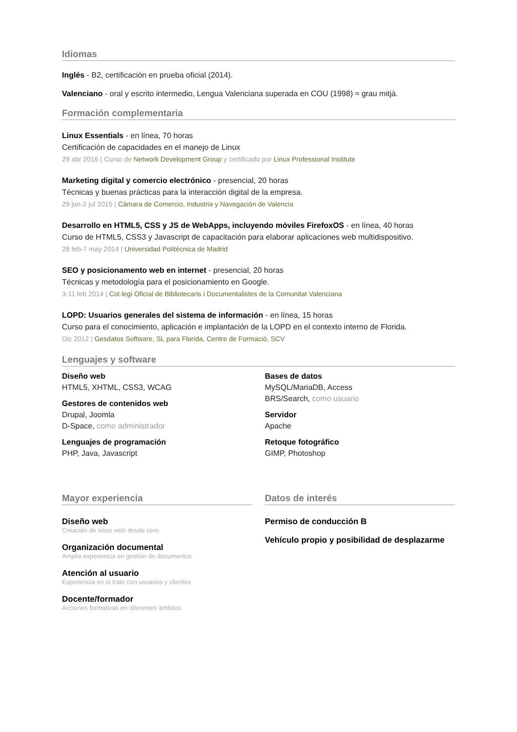Idiomas
Inglés - B2, certificación en prueba oficial (2014).
Valenciano - oral y escrito intermedio, Lengua Valenciana superada en COU (1998) ≈ grau mitjà.
Formación complementaria
Linux Essentials - en línea, 70 horas
Certificación de capacidades en el manejo de Linux
29 abr 2016 | Curso de Network Development Group y certificado por Linux Professional Institute
Marketing digital y comercio electrónico - presencial, 20 horas
Técnicas y buenas prácticas para la interacción digital de la empresa.
29 jun-2 jul 2015 | Cámara de Comercio, Industria y Navegación de Valencia
Desarrollo en HTML5, CSS y JS de WebApps, incluyendo móviles FirefoxOS - en línea, 40 horas
Curso de HTML5, CSS3 y Javascript de capacitación para elaborar aplicaciones web multidispositivo.
28 feb-7 may 2014 | Universidad Politécnica de Madrid
SEO y posicionamento web en internet - presencial, 20 horas
Técnicas y metodología para el posicionamiento en Google.
3-11 feb 2014 | Col·legi Oficial de Bibliotecaris i Documentalistes de la Comunitat Valenciana
LOPD: Usuarios generales del sistema de información - en línea, 15 horas
Curso para el conocimiento, aplicación e implantación de la LOPD en el contexto interno de Florida.
Dic 2012 | Gesdatos Software, SL para Florida, Centre de Formació, SCV
Lenguajes y software
Diseño web
HTML5, XHTML, CSS3, WCAG
Gestores de contenidos web
Drupal, Joomla
D-Space, como administrador
Lenguajes de programación
PHP, Java, Javascript
Bases de datos
MySQL/MariaDB, Access
BRS/Search, como usuario
Servidor
Apache
Retoque fotográfico
GIMP, Photoshop
Mayor experiencia
Diseño web
Creación de sitios web desde cero
Organización documental
Amplia experiencia en gestión de documentos
Atención al usuario
Experiencia en el trato con usuarios y clientes
Docente/formador
Acciones formativas en diferentes ámbitos
Datos de interés
Permiso de conducción B
Vehículo propio y posibilidad de desplazarme